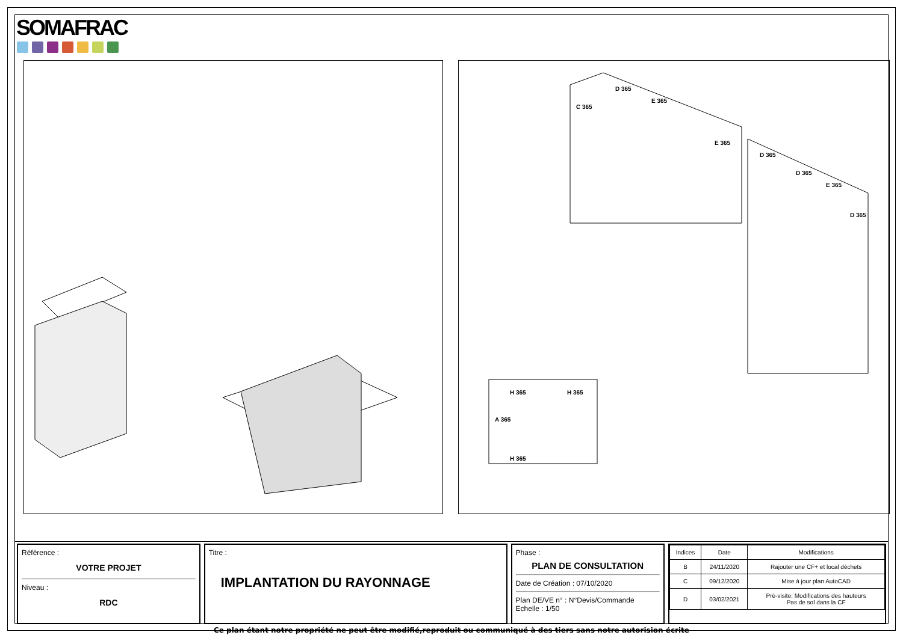SOMAFRAC
C 365
D 365
E 365
E 365
H 365
H 365
A 365
H 365
D 365
D 365
E 365
D 365
Référence :
VOTRE PROJET
Niveau :
RDC
Titre :
IMPLANTATION DU RAYONNAGE
Phase :
PLAN DE CONSULTATION
Date de Création : 07/10/2020
Plan DE/VE n° : N°Devis/Commande Echelle : 1/50
| Indices | Date | Modifications |
| --- | --- | --- |
| B | 24/11/2020 | Rajouter une CF+ et local déchets |
| C | 09/12/2020 | Mise à jour plan AutoCAD |
| D | 03/02/2021 | Prè-visite: Modifications des hauteurs Pas de sol dans la CF |
Ce plan étant notre propriété ne peut être modifié,reproduit ou communiqué à des tiers sans notre autorision écrite